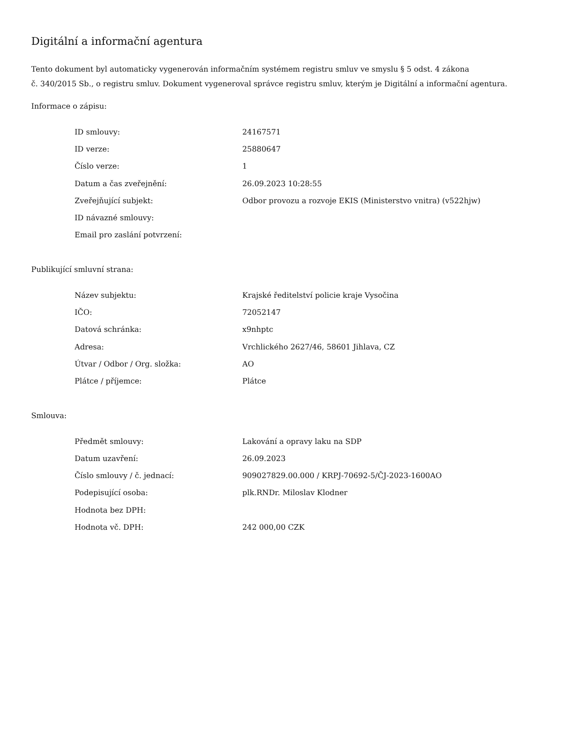Digitální a informační agentura
Tento dokument byl automaticky vygenerován informačním systémem registru smluv ve smyslu § 5 odst. 4 zákona
č. 340/2015 Sb., o registru smluv. Dokument vygeneroval správce registru smluv, kterým je Digitální a informační agentura.
Informace o zápisu:
| ID smlouvy: | 24167571 |
| ID verze: | 25880647 |
| Číslo verze: | 1 |
| Datum a čas zveřejnění: | 26.09.2023 10:28:55 |
| Zveřejňující subjekt: | Odbor provozu a rozvoje EKIS (Ministerstvo vnitra) (v522hjw) |
| ID návazné smlouvy: | |
| Email pro zaslání potvrzení: | |
Publikující smluvní strana:
| Název subjektu: | Krajské ředitelství policie kraje Vysočina |
| IČO: | 72052147 |
| Datová schránka: | x9nhptc |
| Adresa: | Vrchlického 2627/46, 58601 Jihlava, CZ |
| Útvar / Odbor / Org. složka: | AO |
| Plátce / příjemce: | Plátce |
Smlouva:
| Předmět smlouvy: | Lakování a opravy laku na SDP |
| Datum uzavření: | 26.09.2023 |
| Číslo smlouvy / č. jednací: | 909027829.00.000 / KRPJ-70692-5/ČJ-2023-1600AO |
| Podepisující osoba: | plk.RNDr. Miloslav Klodner |
| Hodnota bez DPH: | |
| Hodnota vč. DPH: | 242 000,00 CZK |